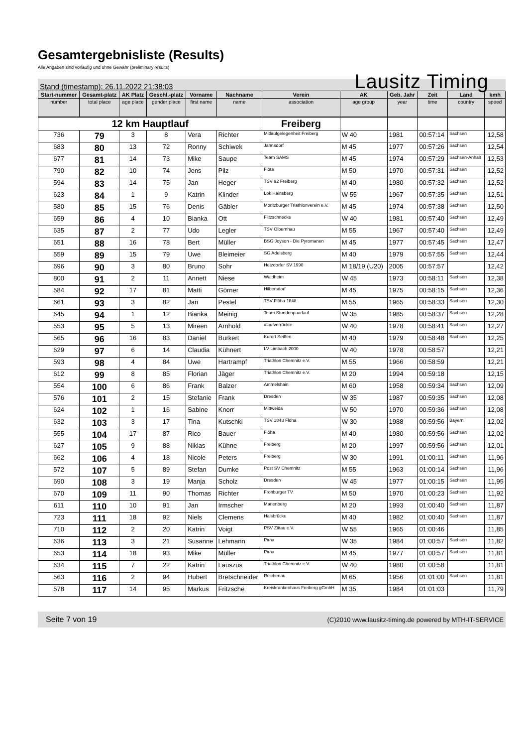Gesamtergebnisliste (Results)
Alle Angaben sind vorläufig und ohne Gewähr (preliminary results)
Stand (timestamp): 26.11.2022 21:38:03 Lausitz Timing
| Start-nummer | Gesamt-platz | AK Platz | Geschl.-platz | Vorname | Nachname | Verein | AK | Geb. Jahr | Zeit | Land | kmh |
| --- | --- | --- | --- | --- | --- | --- | --- | --- | --- | --- | --- |
| number | total place | age place | gender place | first name | name | association | age group | year | time | country | speed |
| 12 km Hauptlauf | | | | | | Freiberg | | | | | |
| 736 | 79 | 3 | 8 | Vera | Richter | Mitlaufgelegenheit Freiberg | W 40 | 1981 | 00:57:14 | Sachsen | 12,58 |
| 683 | 80 | 13 | 72 | Ronny | Schiwek | Jahnsdorf | M 45 | 1977 | 00:57:26 | Sachsen | 12,54 |
| 677 | 81 | 14 | 73 | Mike | Saupe | Team SAMS | M 45 | 1974 | 00:57:29 | Sachsen-Anhalt | 12,53 |
| 790 | 82 | 10 | 74 | Jens | Pilz | Flöta | M 50 | 1970 | 00:57:31 | Sachsen | 12,52 |
| 594 | 83 | 14 | 75 | Jan | Heger | TSV 92 Freiberg | M 40 | 1980 | 00:57:32 | Sachsen | 12,52 |
| 623 | 84 | 1 | 9 | Katrin | Klinder | Lok Hainsberg | W 55 | 1967 | 00:57:35 | Sachsen | 12,51 |
| 580 | 85 | 15 | 76 | Denis | Gäbler | Moritzburger Triathlonverein e.V. | M 45 | 1974 | 00:57:38 | Sachsen | 12,50 |
| 659 | 86 | 4 | 10 | Bianka | Ott | Flitzschnecke | W 40 | 1981 | 00:57:40 | Sachsen | 12,49 |
| 635 | 87 | 2 | 77 | Udo | Legler | TSV Olbernhau | M 55 | 1967 | 00:57:40 | Sachsen | 12,49 |
| 651 | 88 | 16 | 78 | Bert | Müller | BSG Joyson - Die Pyromanen | M 45 | 1977 | 00:57:45 | Sachsen | 12,47 |
| 559 | 89 | 15 | 79 | Uwe | Bleimeier | SG Adelsberg | M 40 | 1979 | 00:57:55 | Sachsen | 12,44 |
| 696 | 90 | 3 | 80 | Bruno | Sohr | Hetzdorfer SV 1990 | M 18/19 (U20) | 2005 | 00:57:57 | | 12,42 |
| 800 | 91 | 2 | 11 | Annett | Niese | Waldheim | W 45 | 1973 | 00:58:11 | Sachsen | 12,38 |
| 584 | 92 | 17 | 81 | Matti | Görner | Hilbersdorf | M 45 | 1975 | 00:58:15 | Sachsen | 12,36 |
| 661 | 93 | 3 | 82 | Jan | Pestel | TSV Flöha 1848 | M 55 | 1965 | 00:58:33 | Sachsen | 12,30 |
| 645 | 94 | 1 | 12 | Bianka | Meinig | Team Stundenpaarlauf | W 35 | 1985 | 00:58:37 | Sachsen | 12,28 |
| 553 | 95 | 5 | 13 | Mireen | Arnhold | #laufverrückte | W 40 | 1978 | 00:58:41 | Sachsen | 12,27 |
| 565 | 96 | 16 | 83 | Daniel | Burkert | Kurort Seiffen | M 40 | 1979 | 00:58:48 | Sachsen | 12,25 |
| 629 | 97 | 6 | 14 | Claudia | Kühnert | LV Limbach 2000 | W 40 | 1978 | 00:58:57 | | 12,21 |
| 593 | 98 | 4 | 84 | Uwe | Hartrampf | Triathlon Chemnitz e.V. | M 55 | 1966 | 00:58:59 | | 12,21 |
| 612 | 99 | 8 | 85 | Florian | Jäger | Triathlon Chemnitz e.V. | M 20 | 1994 | 00:59:18 | | 12,15 |
| 554 | 100 | 6 | 86 | Frank | Balzer | Ammelshain | M 60 | 1958 | 00:59:34 | Sachsen | 12,09 |
| 576 | 101 | 2 | 15 | Stefanie | Frank | Dresden | W 35 | 1987 | 00:59:35 | Sachsen | 12,08 |
| 624 | 102 | 1 | 16 | Sabine | Knorr | Mittweida | W 50 | 1970 | 00:59:36 | Sachsen | 12,08 |
| 632 | 103 | 3 | 17 | Tina | Kutschki | TSV 1848 Flöha | W 30 | 1988 | 00:59:56 | Bayern | 12,02 |
| 555 | 104 | 17 | 87 | Rico | Bauer | Flöha | M 40 | 1980 | 00:59:56 | Sachsen | 12,02 |
| 627 | 105 | 9 | 88 | Niklas | Kühne | Freiberg | M 20 | 1997 | 00:59:56 | Sachsen | 12,01 |
| 662 | 106 | 4 | 18 | Nicole | Peters | Freiberg | W 30 | 1991 | 01:00:11 | Sachsen | 11,96 |
| 572 | 107 | 5 | 89 | Stefan | Dumke | Post SV Chemnitz | M 55 | 1963 | 01:00:14 | Sachsen | 11,96 |
| 690 | 108 | 3 | 19 | Manja | Scholz | Dresden | W 45 | 1977 | 01:00:15 | Sachsen | 11,95 |
| 670 | 109 | 11 | 90 | Thomas | Richter | Frohburger TV | M 50 | 1970 | 01:00:23 | Sachsen | 11,92 |
| 611 | 110 | 10 | 91 | Jan | Irmscher | Marienberg | M 20 | 1993 | 01:00:40 | Sachsen | 11,87 |
| 723 | 111 | 18 | 92 | Niels | Clemens | Halsbrücke | M 40 | 1982 | 01:00:40 | Sachsen | 11,87 |
| 710 | 112 | 2 | 20 | Katrin | Voigt | PSV Zittau e.V. | W 55 | 1965 | 01:00:46 | | 11,85 |
| 636 | 113 | 3 | 21 | Susanne | Lehmann | Pirna | W 35 | 1984 | 01:00:57 | Sachsen | 11,82 |
| 653 | 114 | 18 | 93 | Mike | Müller | Pirna | M 45 | 1977 | 01:00:57 | Sachsen | 11,81 |
| 634 | 115 | 7 | 22 | Katrin | Lauszus | Triathlon Chemnitz e.V. | W 40 | 1980 | 01:00:58 | | 11,81 |
| 563 | 116 | 2 | 94 | Hubert | Bretschneider | Reichenau | M 65 | 1956 | 01:01:00 | Sachsen | 11,81 |
| 578 | 117 | 14 | 95 | Markus | Fritzsche | Kreiskrankenhaus Freiberg gGmbH | M 35 | 1984 | 01:01:03 | | 11,79 |
Seite 7 von 19 (C)2010 www.lausitz-timing.de powered by MTH-IT-SERVICE